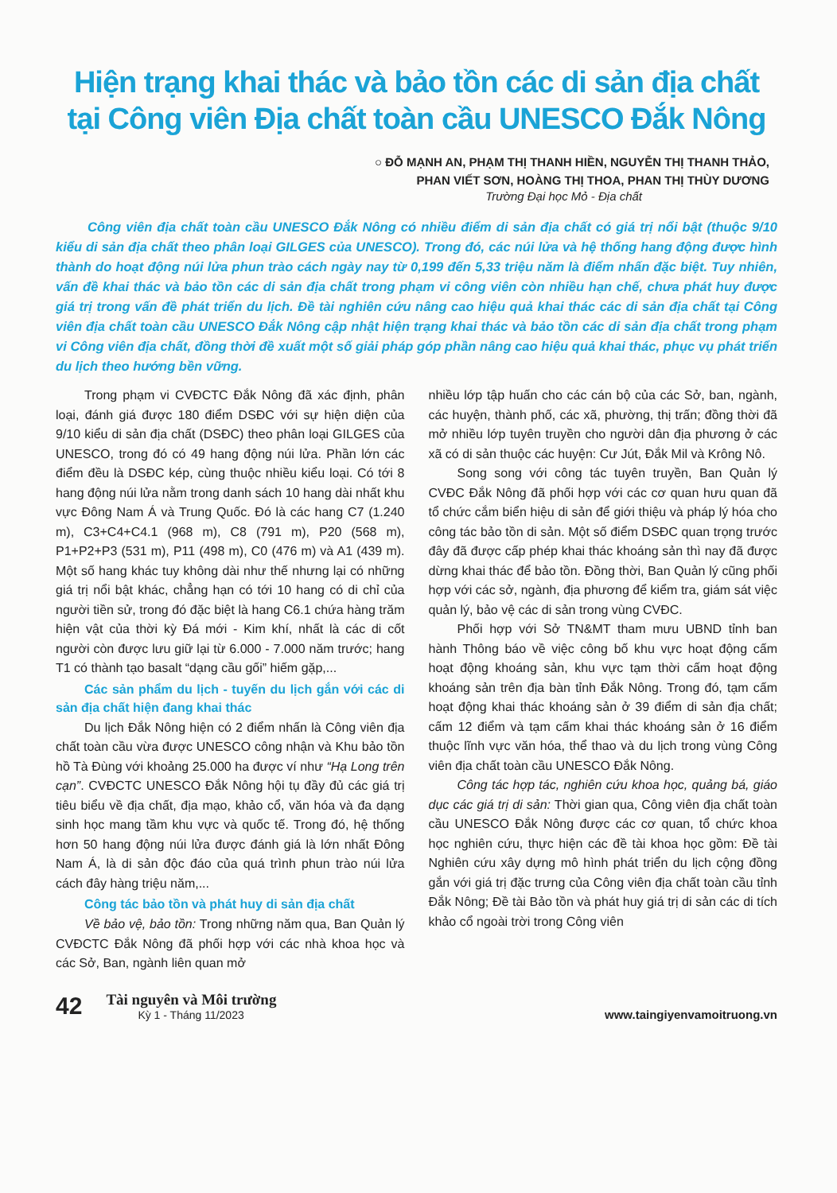Hiện trạng khai thác và bảo tồn các di sản địa chất
tại Công viên Địa chất toàn cầu UNESCO Đắk Nông
○ ĐỖ MẠNH AN, PHẠM THỊ THANH HIỀN, NGUYỄN THỊ THANH THẢO,
PHAN VIẾT SƠN, HOÀNG THỊ THOA, PHAN THỊ THÙY DƯƠNG
Trường Đại học Mỏ - Địa chất
Công viên địa chất toàn cầu UNESCO Đắk Nông có nhiều điểm di sản địa chất có giá trị nổi bật (thuộc 9/10 kiểu di sản địa chất theo phân loại GILGES của UNESCO). Trong đó, các núi lửa và hệ thống hang động được hình thành do hoạt động núi lửa phun trào cách ngày nay từ 0,199 đến 5,33 triệu năm là điểm nhấn đặc biệt. Tuy nhiên, vấn đề khai thác và bảo tồn các di sản địa chất trong phạm vi công viên còn nhiều hạn chế, chưa phát huy được giá trị trong vấn đề phát triển du lịch. Đề tài nghiên cứu nâng cao hiệu quả khai thác các di sản địa chất tại Công viên địa chất toàn cầu UNESCO Đắk Nông cập nhật hiện trạng khai thác và bảo tồn các di sản địa chất trong phạm vi Công viên địa chất, đồng thời đề xuất một số giải pháp góp phần nâng cao hiệu quả khai thác, phục vụ phát triển du lịch theo hướng bền vững.
Trong phạm vi CVĐCTC Đắk Nông đã xác định, phân loại, đánh giá được 180 điểm DSĐC với sự hiện diện của 9/10 kiểu di sản địa chất (DSĐC) theo phân loại GILGES của UNESCO, trong đó có 49 hang động núi lửa. Phần lớn các điểm đều là DSĐC kép, cùng thuộc nhiều kiểu loại. Có tới 8 hang động núi lửa nằm trong danh sách 10 hang dài nhất khu vực Đông Nam Á và Trung Quốc. Đó là các hang C7 (1.240 m), C3+C4+C4.1 (968 m), C8 (791 m), P20 (568 m), P1+P2+P3 (531 m), P11 (498 m), C0 (476 m) và A1 (439 m). Một số hang khác tuy không dài như thế nhưng lại có những giá trị nổi bật khác, chẳng hạn có tới 10 hang có di chỉ của người tiền sử, trong đó đặc biệt là hang C6.1 chứa hàng trăm hiện vật của thời kỳ Đá mới - Kim khí, nhất là các di cốt người còn được lưu giữ lại từ 6.000 - 7.000 năm trước; hang T1 có thành tạo basalt “dạng cầu gối” hiếm gặp,...
Các sản phẩm du lịch - tuyến du lịch gắn với các di sản địa chất hiện đang khai thác
Du lịch Đắk Nông hiện có 2 điểm nhấn là Công viên địa chất toàn cầu vừa được UNESCO công nhận và Khu bảo tồn hồ Tà Đùng với khoảng 25.000 ha được ví như “Hạ Long trên cạn”. CVĐCTC UNESCO Đắk Nông hội tụ đầy đủ các giá trị tiêu biểu về địa chất, địa mạo, khảo cổ, văn hóa và đa dạng sinh học mang tầm khu vực và quốc tế. Trong đó, hệ thống hơn 50 hang động núi lửa được đánh giá là lớn nhất Đông Nam Á, là di sản độc đáo của quá trình phun trào núi lửa cách đây hàng triệu năm,...
Công tác bảo tồn và phát huy di sản địa chất
Về bảo vệ, bảo tồn: Trong những năm qua, Ban Quản lý CVĐCTC Đắk Nông đã phối hợp với các nhà khoa học và các Sở, Ban, ngành liên quan mở
nhiều lớp tập huấn cho các cán bộ của các Sở, ban, ngành, các huyện, thành phố, các xã, phường, thị trấn; đồng thời đã mở nhiều lớp tuyên truyền cho người dân địa phương ở các xã có di sản thuộc các huyện: Cư Jút, Đắk Mil và Krông Nô.
Song song với công tác tuyên truyền, Ban Quản lý CVĐC Đắk Nông đã phối hợp với các cơ quan hưu quan đã tổ chức cắm biển hiệu di sản để giới thiệu và pháp lý hóa cho công tác bảo tồn di sản. Một số điểm DSĐC quan trọng trước đây đã được cấp phép khai thác khoáng sản thì nay đã được dừng khai thác để bảo tồn. Đồng thời, Ban Quản lý cũng phối hợp với các sở, ngành, địa phương để kiểm tra, giám sát việc quản lý, bảo vệ các di sản trong vùng CVĐC.
Phối hợp với Sở TN&MT tham mưu UBND tỉnh ban hành Thông báo về việc công bố khu vực hoạt động cấm hoạt động khoáng sản, khu vực tạm thời cấm hoạt động khoáng sản trên địa bàn tỉnh Đắk Nông. Trong đó, tạm cấm hoạt động khai thác khoáng sản ở 39 điểm di sản địa chất; cấm 12 điểm và tạm cấm khai thác khoáng sản ở 16 điểm thuộc lĩnh vực văn hóa, thể thao và du lịch trong vùng Công viên địa chất toàn cầu UNESCO Đắk Nông.
Công tác hợp tác, nghiên cứu khoa học, quảng bá, giáo dục các giá trị di sản: Thời gian qua, Công viên địa chất toàn cầu UNESCO Đắk Nông được các cơ quan, tổ chức khoa học nghiên cứu, thực hiện các đề tài khoa học gồm: Đề tài Nghiên cứu xây dựng mô hình phát triển du lịch cộng đồng gắn với giá trị đặc trưng của Công viên địa chất toàn cầu tỉnh Đắk Nông; Đề tài Bảo tồn và phát huy giá trị di sản các di tích khảo cổ ngoài trời trong Công viên
42
Tài nguyên và Môi trường
Kỳ 1 - Tháng 11/2023
www.taingiyenvamoitruong.vn